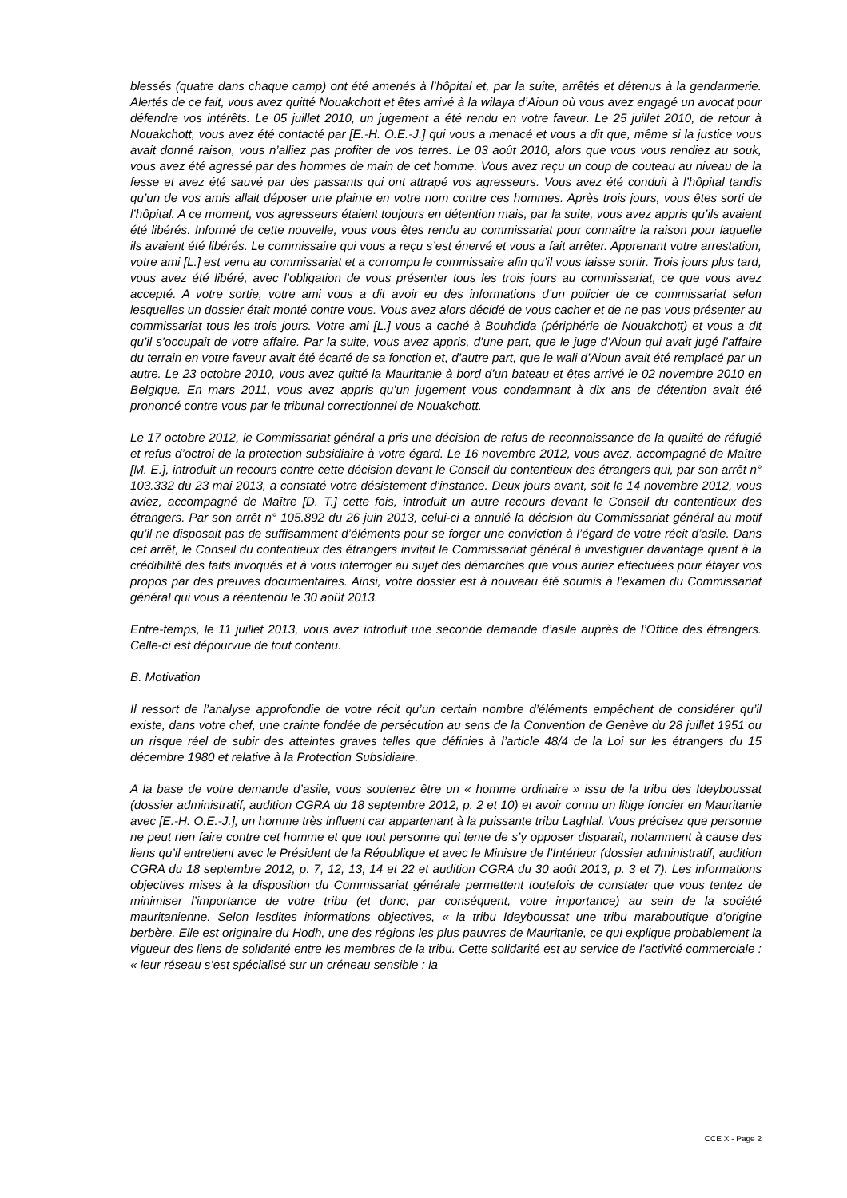blessés (quatre dans chaque camp) ont été amenés à l’hôpital et, par la suite, arrêtés et détenus à la gendarmerie. Alertés de ce fait, vous avez quitté Nouakchott et êtes arrivé à la wilaya d’Aioun où vous avez engagé un avocat pour défendre vos intérêts. Le 05 juillet 2010, un jugement a été rendu en votre faveur. Le 25 juillet 2010, de retour à Nouakchott, vous avez été contacté par [E.-H. O.E.-J.] qui vous a menacé et vous a dit que, même si la justice vous avait donné raison, vous n’alliez pas profiter de vos terres. Le 03 août 2010, alors que vous vous rendiez au souk, vous avez été agressé par des hommes de main de cet homme. Vous avez reçu un coup de couteau au niveau de la fesse et avez été sauvé par des passants qui ont attrapé vos agresseurs. Vous avez été conduit à l’hôpital tandis qu’un de vos amis allait déposer une plainte en votre nom contre ces hommes. Après trois jours, vous êtes sorti de l’hôpital. A ce moment, vos agresseurs étaient toujours en détention mais, par la suite, vous avez appris qu’ils avaient été libérés. Informé de cette nouvelle, vous vous êtes rendu au commissariat pour connaître la raison pour laquelle ils avaient été libérés. Le commissaire qui vous a reçu s’est énervé et vous a fait arrêter. Apprenant votre arrestation, votre ami [L.] est venu au commissariat et a corrompu le commissaire afin qu’il vous laisse sortir. Trois jours plus tard, vous avez été libéré, avec l’obligation de vous présenter tous les trois jours au commissariat, ce que vous avez accepté. A votre sortie, votre ami vous a dit avoir eu des informations d’un policier de ce commissariat selon lesquelles un dossier était monté contre vous. Vous avez alors décidé de vous cacher et de ne pas vous présenter au commissariat tous les trois jours. Votre ami [L.] vous a caché à Bouhdida (périphérie de Nouakchott) et vous a dit qu’il s’occupait de votre affaire. Par la suite, vous avez appris, d’une part, que le juge d’Aioun qui avait jugé l’affaire du terrain en votre faveur avait été écarté de sa fonction et, d’autre part, que le wali d’Aioun avait été remplacé par un autre. Le 23 octobre 2010, vous avez quitté la Mauritanie à bord d’un bateau et êtes arrivé le 02 novembre 2010 en Belgique. En mars 2011, vous avez appris qu’un jugement vous condamnant à dix ans de détention avait été prononcé contre vous par le tribunal correctionnel de Nouakchott.
Le 17 octobre 2012, le Commissariat général a pris une décision de refus de reconnaissance de la qualité de réfugié et refus d’octroi de la protection subsidiaire à votre égard. Le 16 novembre 2012, vous avez, accompagné de Maître [M. E.], introduit un recours contre cette décision devant le Conseil du contentieux des étrangers qui, par son arrêt n° 103.332 du 23 mai 2013, a constaté votre désistement d’instance. Deux jours avant, soit le 14 novembre 2012, vous aviez, accompagné de Maître [D. T.] cette fois, introduit un autre recours devant le Conseil du contentieux des étrangers. Par son arrêt n° 105.892 du 26 juin 2013, celui-ci a annulé la décision du Commissariat général au motif qu’il ne disposait pas de suffisamment d’éléments pour se forger une conviction à l’égard de votre récit d’asile. Dans cet arrêt, le Conseil du contentieux des étrangers invitait le Commissariat général à investiguer davantage quant à la crédibilité des faits invoqués et à vous interroger au sujet des démarches que vous auriez effectuées pour étayer vos propos par des preuves documentaires. Ainsi, votre dossier est à nouveau été soumis à l’examen du Commissariat général qui vous a réentendu le 30 août 2013.
Entre-temps, le 11 juillet 2013, vous avez introduit une seconde demande d’asile auprès de l’Office des étrangers. Celle-ci est dépourvue de tout contenu.
B. Motivation
Il ressort de l’analyse approfondie de votre récit qu’un certain nombre d’éléments empêchent de considérer qu’il existe, dans votre chef, une crainte fondée de persécution au sens de la Convention de Genève du 28 juillet 1951 ou un risque réel de subir des atteintes graves telles que définies à l’article 48/4 de la Loi sur les étrangers du 15 décembre 1980 et relative à la Protection Subsidiaire.
A la base de votre demande d’asile, vous soutenez être un « homme ordinaire » issu de la tribu des Ideyboussat (dossier administratif, audition CGRA du 18 septembre 2012, p. 2 et 10) et avoir connu un litige foncier en Mauritanie avec [E.-H. O.E.-J.], un homme très influent car appartenant à la puissante tribu Laghlal. Vous précisez que personne ne peut rien faire contre cet homme et que tout personne qui tente de s’y opposer disparait, notamment à cause des liens qu’il entretient avec le Président de la République et avec le Ministre de l’Intérieur (dossier administratif, audition CGRA du 18 septembre 2012, p. 7, 12, 13, 14 et 22 et audition CGRA du 30 août 2013, p. 3 et 7). Les informations objectives mises à la disposition du Commissariat générale permettent toutefois de constater que vous tentez de minimiser l’importance de votre tribu (et donc, par conséquent, votre importance) au sein de la société mauritanienne. Selon lesdites informations objectives, « la tribu Ideyboussat une tribu maraboutique d’origine berbère. Elle est originaire du Hodh, une des régions les plus pauvres de Mauritanie, ce qui explique probablement la vigueur des liens de solidarité entre les membres de la tribu. Cette solidarité est au service de l’activité commerciale : « leur réseau s’est spécialisé sur un créneau sensible : la
CCE X - Page 2